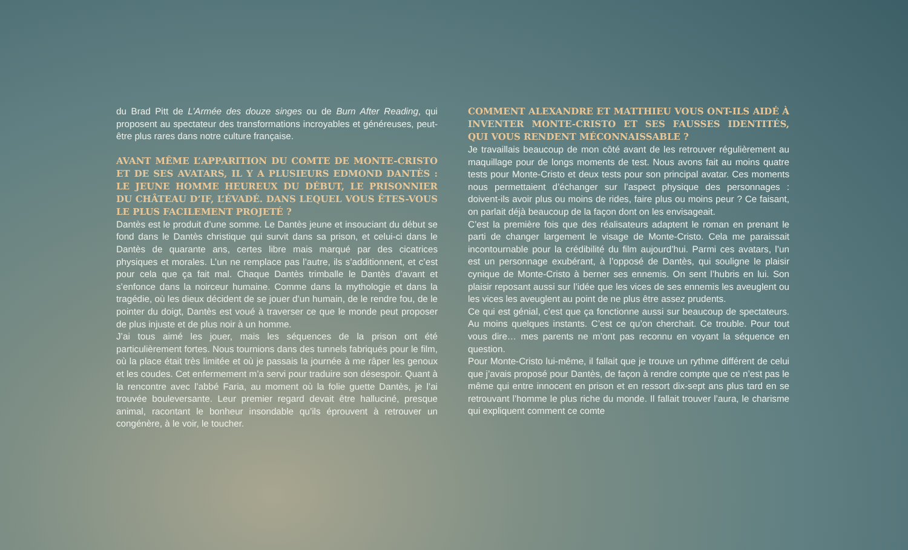du Brad Pitt de L’Armée des douze singes ou de Burn After Reading, qui proposent au spectateur des transformations incroyables et généreuses, peut-être plus rares dans notre culture française.
AVANT MÊME L’APPARITION DU COMTE DE MONTE-CRISTO ET DE SES AVATARS, IL Y A PLUSIEURS EDMOND DANTÈS : LE JEUNE HOMME HEUREUX DU DÉBUT, LE PRISONNIER DU CHÂTEAU D’IF, L’ÉVADÉ. DANS LEQUEL VOUS ÊTES-VOUS LE PLUS FACILEMENT PROJETÉ ?
Dantès est le produit d’une somme. Le Dantès jeune et insouciant du début se fond dans le Dantès christique qui survit dans sa prison, et celui-ci dans le Dantès de quarante ans, certes libre mais marqué par des cicatrices physiques et morales. L’un ne remplace pas l’autre, ils s’additionnent, et c’est pour cela que ça fait mal. Chaque Dantès trimballe le Dantès d’avant et s’enfonce dans la noirceur humaine. Comme dans la mythologie et dans la tragédie, où les dieux décident de se jouer d’un humain, de le rendre fou, de le pointer du doigt, Dantès est voué à traverser ce que le monde peut proposer de plus injuste et de plus noir à un homme.
J’ai tous aimé les jouer, mais les séquences de la prison ont été particulièrement fortes. Nous tournions dans des tunnels fabriqués pour le film, où la place était très limitée et où je passais la journée à me râper les genoux et les coudes. Cet enfermement m’a servi pour traduire son désespoir. Quant à la rencontre avec l’abbé Faria, au moment où la folie guette Dantès, je l’ai trouvée bouleversante. Leur premier regard devait être halluciné, presque animal, racontant le bonheur insondable qu’ils éprouvent à retrouver un congénère, à le voir, le toucher.
COMMENT ALEXANDRE ET MATTHIEU VOUS ONT-ILS AIDÉ À INVENTER MONTE-CRISTO ET SES FAUSSES IDENTITÉS, QUI VOUS RENDENT MÉCONNAISSABLE ?
Je travaillais beaucoup de mon côté avant de les retrouver régulièrement au maquillage pour de longs moments de test. Nous avons fait au moins quatre tests pour Monte-Cristo et deux tests pour son principal avatar. Ces moments nous permettaient d’échanger sur l’aspect physique des personnages : doivent-ils avoir plus ou moins de rides, faire plus ou moins peur ? Ce faisant, on parlait déjà beaucoup de la façon dont on les envisageait.
C’est la première fois que des réalisateurs adaptent le roman en prenant le parti de changer largement le visage de Monte-Cristo. Cela me paraissait incontournable pour la crédibilité du film aujourd’hui. Parmi ces avatars, l’un est un personnage exubérant, à l’opposé de Dantès, qui souligne le plaisir cynique de Monte-Cristo à berner ses ennemis. On sent l’hubris en lui. Son plaisir reposant aussi sur l’idée que les vices de ses ennemis les aveuglent ou les vices les aveuglent au point de ne plus être assez prudents.
Ce qui est génial, c’est que ça fonctionne aussi sur beaucoup de spectateurs. Au moins quelques instants. C’est ce qu’on cherchait. Ce trouble. Pour tout vous dire… mes parents ne m’ont pas reconnu en voyant la séquence en question.
Pour Monte-Cristo lui-même, il fallait que je trouve un rythme différent de celui que j’avais proposé pour Dantès, de façon à rendre compte que ce n’est pas le même qui entre innocent en prison et en ressort dix-sept ans plus tard en se retrouvant l’homme le plus riche du monde. Il fallait trouver l’aura, le charisme qui expliquent comment ce comte